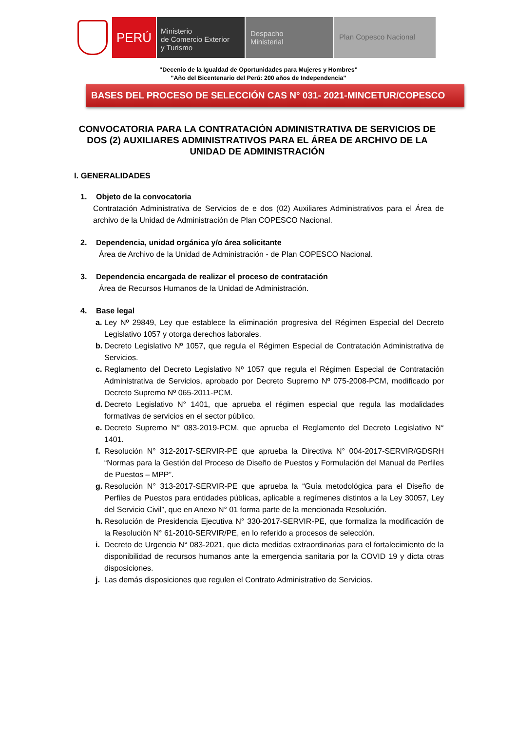PERÚ
Ministerio
de Comercio Exterior
y Turismo
Despacho
Ministerial
Plan Copesco Nacional
"Decenio de la Igualdad de Oportunidades para Mujeres y Hombres"
"Año del Bicentenario del Perú: 200 años de Independencia"
BASES DEL PROCESO DE SELECCIÓN CAS N° 031- 2021-MINCETUR/COPESCO
CONVOCATORIA PARA LA CONTRATACIÓN ADMINISTRATIVA DE SERVICIOS DE DOS (2) AUXILIARES ADMINISTRATIVOS PARA EL ÁREA DE ARCHIVO DE LA UNIDAD DE ADMINISTRACIÓN
I. GENERALIDADES
1. Objeto de la convocatoria
Contratación Administrativa de Servicios de e dos (02) Auxiliares Administrativos para el Área de archivo de la Unidad de Administración de Plan COPESCO Nacional.
2. Dependencia, unidad orgánica y/o área solicitante
Área de Archivo de la Unidad de Administración - de Plan COPESCO Nacional.
3. Dependencia encargada de realizar el proceso de contratación
Área de Recursos Humanos de la Unidad de Administración.
4. Base legal
a. Ley Nº 29849, Ley que establece la eliminación progresiva del Régimen Especial del Decreto Legislativo 1057 y otorga derechos laborales.
b. Decreto Legislativo Nº 1057, que regula el Régimen Especial de Contratación Administrativa de Servicios.
c. Reglamento del Decreto Legislativo Nº 1057 que regula el Régimen Especial de Contratación Administrativa de Servicios, aprobado por Decreto Supremo Nº 075-2008-PCM, modificado por Decreto Supremo Nº 065-2011-PCM.
d. Decreto Legislativo N° 1401, que aprueba el régimen especial que regula las modalidades formativas de servicios en el sector público.
e. Decreto Supremo N° 083-2019-PCM, que aprueba el Reglamento del Decreto Legislativo N° 1401.
f. Resolución N° 312-2017-SERVIR-PE que aprueba la Directiva N° 004-2017-SERVIR/GDSRH “Normas para la Gestión del Proceso de Diseño de Puestos y Formulación del Manual de Perfiles de Puestos – MPP”.
g. Resolución N° 313-2017-SERVIR-PE que aprueba la “Guía metodológica para el Diseño de Perfiles de Puestos para entidades públicas, aplicable a regímenes distintos a la Ley 30057, Ley del Servicio Civil”, que en Anexo N° 01 forma parte de la mencionada Resolución.
h. Resolución de Presidencia Ejecutiva N° 330-2017-SERVIR-PE, que formaliza la modificación de la Resolución N° 61-2010-SERVIR/PE, en lo referido a procesos de selección.
i. Decreto de Urgencia N° 083-2021, que dicta medidas extraordinarias para el fortalecimiento de la disponibilidad de recursos humanos ante la emergencia sanitaria por la COVID 19 y dicta otras disposiciones.
j. Las demás disposiciones que regulen el Contrato Administrativo de Servicios.